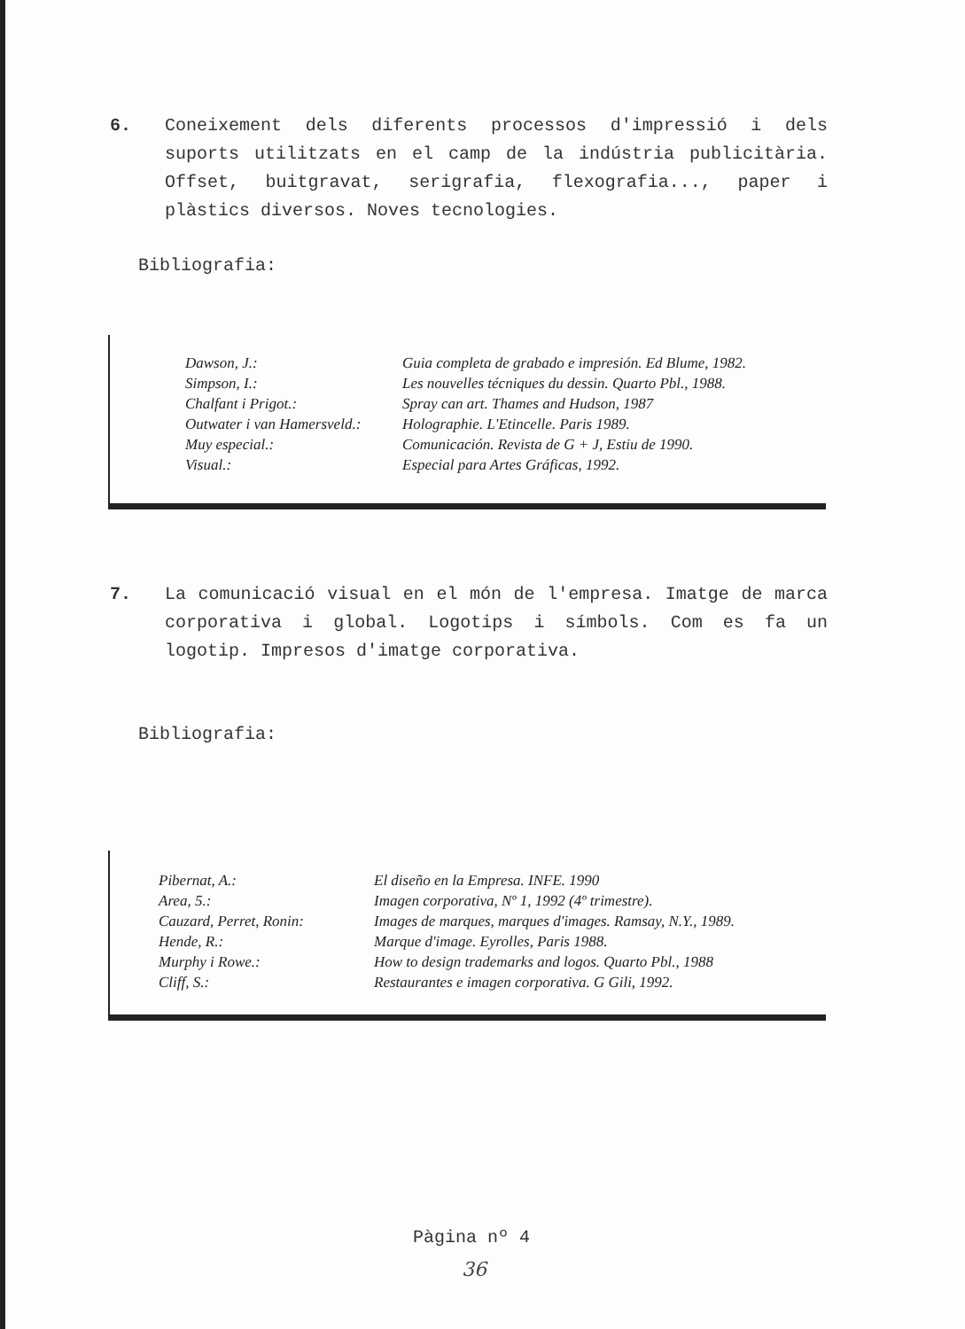6. Coneixement dels diferents processos d'impressió i dels suports utilitzats en el camp de la indústria publicitària. Offset, buitgravat, serigrafia, flexografia..., paper i plàstics diversos. Noves tecnologies.
Bibliografia:
| Dawson, J.: | Guia completa de grabado e impresión. Ed Blume, 1982. |
| Simpson, I.: | Les nouvelles técniques du dessin. Quarto Pbl., 1988. |
| Chalfant i Prigot.: | Spray can art. Thames and Hudson, 1987 |
| Outwater i van Hamersveld.: | Holographie. L'Etincelle. Paris 1989. |
| Muy especial.: | Comunicación. Revista de G + J, Estiu de 1990. |
| Visual.: | Especial para Artes Gráficas, 1992. |
7. La comunicació visual en el món de l'empresa. Imatge de marca corporativa i global. Logotips i símbols. Com es fa un logotip. Impresos d'imatge corporativa.
Bibliografia:
| Pibernat, A.: | El diseño en la Empresa. INFE. 1990 |
| Area, 5.: | Imagen corporativa, Nº 1, 1992 (4º trimestre). |
| Cauzard, Perret, Ronin: | Images de marques, marques d'images. Ramsay, N.Y., 1989. |
| Hende, R.: | Marque d'image. Eyrolles, Paris 1988. |
| Murphy i Rowe.: | How to design trademarks and logos. Quarto Pbl., 1988 |
| Cliff, S.: | Restaurantes e imagen corporativa. G Gili, 1992. |
Pàgina nº 4
36